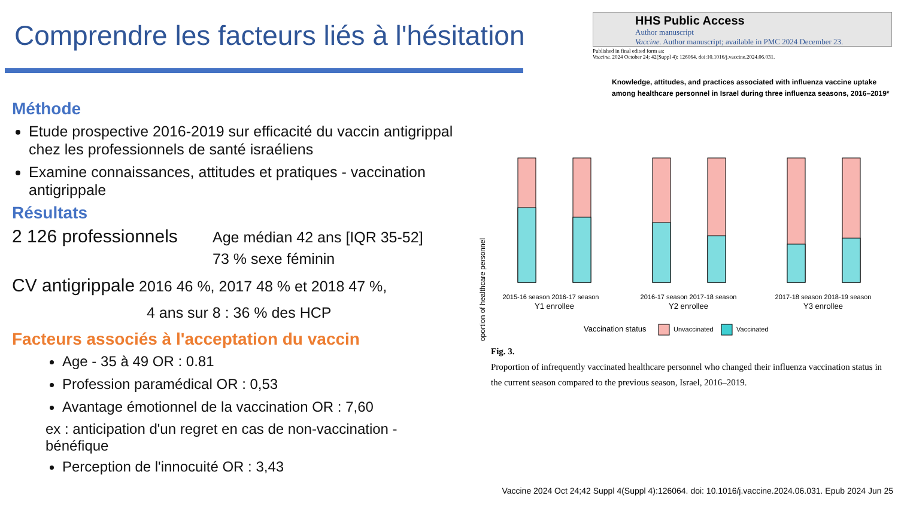Comprendre les facteurs liés à l'hésitation
Méthode
Etude prospective 2016-2019 sur efficacité du vaccin antigrippal chez les professionnels de santé israéliens
Examine connaissances, attitudes et pratiques - vaccination antigrippale
Résultats
2 126 professionnels Age médian 42 ans [IQR 35-52]
73 % sexe féminin
CV antigrippale 2016 46 %, 2017 48 % et 2018 47 %,
4 ans sur 8 : 36 % des HCP
Facteurs associés à l'acceptation du vaccin
Age - 35 à 49 OR : 0.81
Profession paramédical OR : 0,53
Avantage émotionnel de la vaccination OR : 7,60
ex : anticipation d'un regret en cas de non-vaccination - bénéfique
Perception de l'innocuité OR : 3,43
HHS Public Access
Author manuscript
Vaccine. Author manuscript; available in PMC 2024 December 23.
Published in final edited form as:
Vaccine. 2024 October 24; 42(Suppl 4): 126064. doi:10.1016/j.vaccine.2024.06.031.
Knowledge, attitudes, and practices associated with influenza vaccine uptake among healthcare personnel in Israel during three influenza seasons, 2016–2019*
Proportion of healthcare personnel
2015-16 season 2016-17 season
Y1 enrollee
2016-17 season 2017-18 season
Y2 enrollee
2017-18 season 2018-19 season
Y3 enrollee
Vaccination status
Unvaccinated
Vaccinated
Fig. 3.
Proportion of infrequently vaccinated healthcare personnel who changed their influenza vaccination status in the current season compared to the previous season, Israel, 2016–2019.
Vaccine 2024 Oct 24;42 Suppl 4(Suppl 4):126064. doi: 10.1016/j.vaccine.2024.06.031. Epub 2024 Jun 25